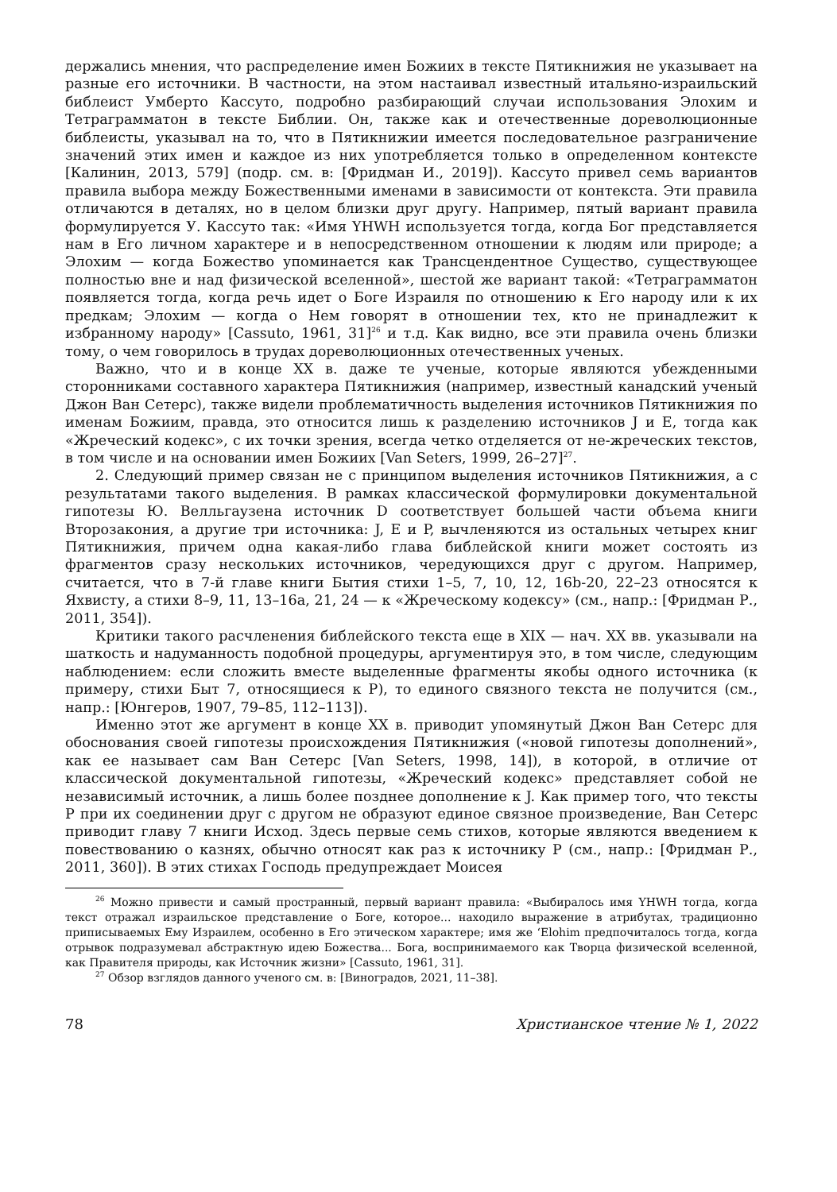держались мнения, что распределение имен Божиих в тексте Пятикнижия не указывает на разные его источники. В частности, на этом настаивал известный итальяно-израильский библеист Умберто Кассуто, подробно разбирающий случаи использования Элохим и Тетраграмматон в тексте Библии. Он, также как и отечественные дореволюционные библеисты, указывал на то, что в Пятикнижии имеется последовательное разграничение значений этих имен и каждое из них употребляется только в определенном контексте [Калинин, 2013, 579] (подр. см. в: [Фридман И., 2019]). Кассуто привел семь вариантов правила выбора между Божественными именами в зависимости от контекста. Эти правила отличаются в деталях, но в целом близки друг другу. Например, пятый вариант правила формулируется У. Кассуто так: «Имя YHWH используется тогда, когда Бог представляется нам в Его личном характере и в непосредственном отношении к людям или природе; а Элохим — когда Божество упоминается как Трансцендентное Существо, существующее полностью вне и над физической вселенной», шестой же вариант такой: «Тетраграмматон появляется тогда, когда речь идет о Боге Израиля по отношению к Его народу или к их предкам; Элохим — когда о Нем говорят в отношении тех, кто не принадлежит к избранному народу» [Cassuto, 1961, 31]<sup>26</sup> и т.д. Как видно, все эти правила очень близки тому, о чем говорилось в трудах дореволюционных отечественных ученых.
Важно, что и в конце XX в. даже те ученые, которые являются убежденными сторонниками составного характера Пятикнижия (например, известный канадский ученый Джон Ван Сетерс), также видели проблематичность выделения источников Пятикнижия по именам Божиим, правда, это относится лишь к разделению источников J и E, тогда как «Жреческий кодекс», с их точки зрения, всегда четко отделяется от не-жреческих текстов, в том числе и на основании имен Божиих [Van Seters, 1999, 26–27]<sup>27</sup>.
2. Следующий пример связан не с принципом выделения источников Пятикнижия, а с результатами такого выделения. В рамках классической формулировки документальной гипотезы Ю. Велльгаузена источник D соответствует большей части объема книги Второзакония, а другие три источника: J, E и P, вычленяются из остальных четырех книг Пятикнижия, причем одна какая-либо глава библейской книги может состоять из фрагментов сразу нескольких источников, чередующихся друг с другом. Например, считается, что в 7-й главе книги Бытия стихи 1–5, 7, 10, 12, 16b-20, 22–23 относятся к Яхвисту, а стихи 8–9, 11, 13–16a, 21, 24 — к «Жреческому кодексу» (см., напр.: [Фридман Р., 2011, 354]).
Критики такого расчленения библейского текста еще в XIX — нач. XX вв. указывали на шаткость и надуманность подобной процедуры, аргументируя это, в том числе, следующим наблюдением: если сложить вместе выделенные фрагменты якобы одного источника (к примеру, стихи Быт 7, относящиеся к P), то единого связного текста не получится (см., напр.: [Юнгеров, 1907, 79–85, 112–113]).
Именно этот же аргумент в конце XX в. приводит упомянутый Джон Ван Сетерс для обоснования своей гипотезы происхождения Пятикнижия («новой гипотезы дополнений», как ее называет сам Ван Сетерс [Van Seters, 1998, 14]), в которой, в отличие от классической документальной гипотезы, «Жреческий кодекс» представляет собой не независимый источник, а лишь более позднее дополнение к J. Как пример того, что тексты P при их соединении друг с другом не образуют единое связное произведение, Ван Сетерс приводит главу 7 книги Исход. Здесь первые семь стихов, которые являются введением к повествованию о казнях, обычно относят как раз к источнику P (см., напр.: [Фридман Р., 2011, 360]). В этих стихах Господь предупреждает Моисея
<sup>26</sup> Можно привести и самый пространный, первый вариант правила: «Выбиралось имя YHWH тогда, когда текст отражал израильское представление о Боге, которое... находило выражение в атрибутах, традиционно приписываемых Ему Израилем, особенно в Его этическом характере; имя же ʻElohim предпочиталось тогда, когда отрывок подразумевал абстрактную идею Божества... Бога, воспринимаемого как Творца физической вселенной, как Правителя природы, как Источник жизни» [Cassuto, 1961, 31].
<sup>27</sup> Обзор взглядов данного ученого см. в: [Виноградов, 2021, 11–38].
78 Христианское чтение № 1, 2022